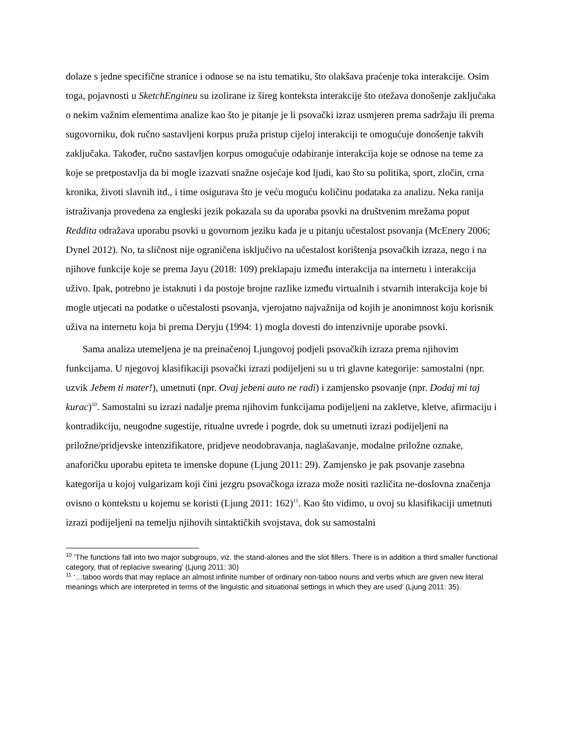dolaze s jedne specifične stranice i odnose se na istu tematiku, što olakšava praćenje toka interakcije. Osim toga, pojavnosti u SketchEngineu su izolirane iz šireg konteksta interakcije što otežava donošenje zaključaka o nekim važnim elementima analize kao što je pitanje je li psovački izraz usmjeren prema sadržaju ili prema sugovorniku, dok ručno sastavljeni korpus pruža pristup cijeloj interakciji te omogućuje donošenje takvih zaključaka. Također, ručno sastavljen korpus omogućuje odabiranje interakcija koje se odnose na teme za koje se pretpostavlja da bi mogle izazvati snažne osjećaje kod ljudi, kao što su politika, sport, zločin, crna kronika, životi slavnih itd., i time osigurava što je veću moguću količinu podataka za analizu. Neka ranija istraživanja provedena za engleski jezik pokazala su da uporaba psovki na društvenim mrežama poput Reddita odražava uporabu psovki u govornom jeziku kada je u pitanju učestalost psovanja (McEnery 2006; Dynel 2012). No, ta sličnost nije ograničena isključivo na učestalost korištenja psovačkih izraza, nego i na njihove funkcije koje se prema Jayu (2018: 109) preklapaju između interakcija na internetu i interakcija uživo. Ipak, potrebno je istaknuti i da postoje brojne razlike između virtualnih i stvarnih interakcija koje bi mogle utjecati na podatke o učestalosti psovanja, vjerojatno najvažnija od kojih je anonimnost koju korisnik uživa na internetu koja bi prema Deryju (1994: 1) mogla dovesti do intenzivnije uporabe psovki.
Sama analiza utemeljena je na preinačenoj Ljungovoj podjeli psovačkih izraza prema njihovim funkcijama. U njegovoj klasifikaciji psovački izrazi podijeljeni su u tri glavne kategorije: samostalni (npr. uzvik Jebem ti mater!), umetnuti (npr. Ovaj jebeni auto ne radi) i zamjensko psovanje (npr. Dodaj mi taj kurac)<sup>10</sup>. Samostalni su izrazi nadalje prema njihovim funkcijama podijeljeni na zakletve, kletve, afirmaciju i kontradikciju, neugodne sugestije, ritualne uvrede i pogrde, dok su umetnuti izrazi podijeljeni na priložne/pridjevske intenzifikatore, pridjeve neodobravanja, naglašavanje, modalne priložne oznake, anaforičku uporabu epiteta te imenske dopune (Ljung 2011: 29). Zamjensko je pak psovanje zasebna kategorija u kojoj vulgarizam koji čini jezgru psovačkoga izraza može nositi različita ne-doslovna značenja ovisno o kontekstu u kojemu se koristi (Ljung 2011: 162)<sup>11</sup>. Kao što vidimo, u ovoj su klasifikaciji umetnuti izrazi podijeljeni na temelju njihovih sintaktičkih svojstava, dok su samostalni
<sup>10</sup> ‘The functions fall into two major subgroups, viz. the stand-alones and the slot fillers. There is in addition a third smaller functional category, that of replacive swearing’ (Ljung 2011: 30)
<sup>11</sup> ‘…taboo words that may replace an almost infinite number of ordinary non-taboo nouns and verbs which are given new literal meanings which are interpreted in terms of the linguistic and situational settings in which they are used’ (Ljung 2011: 35).